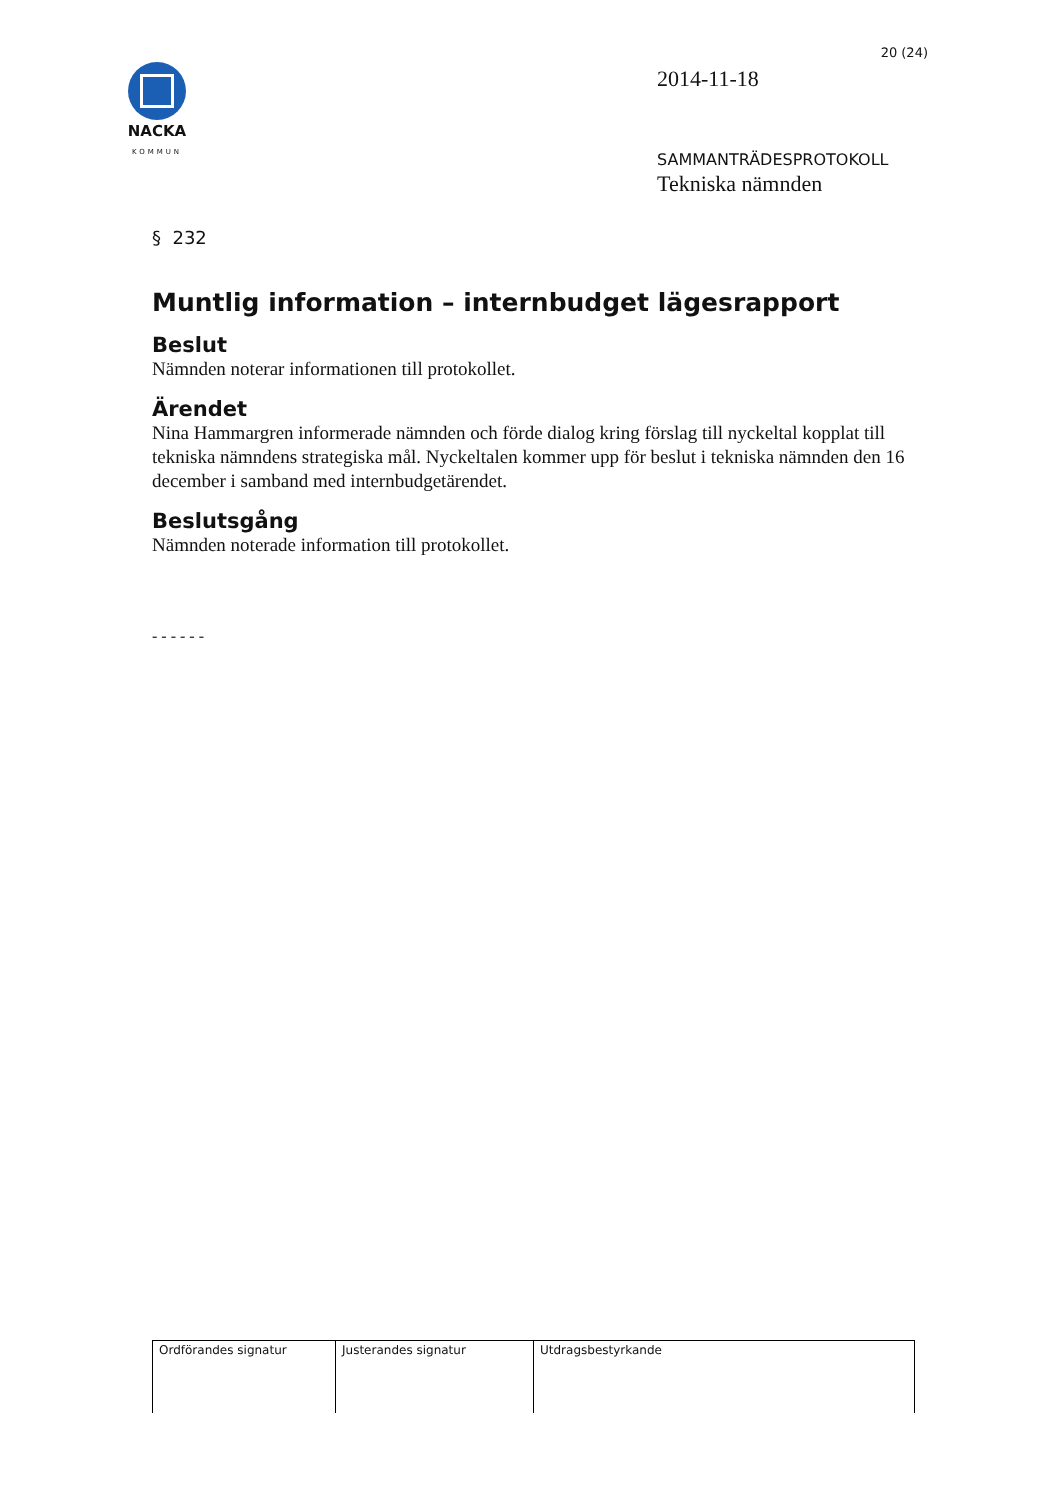NACKA
KOMMUN
20 (24)
2014-11-18
SAMMANTRÄDESPROTOKOLL
Tekniska nämnden
§ 232
Muntlig information – internbudget lägesrapport
Beslut
Nämnden noterar informationen till protokollet.
Ärendet
Nina Hammargren informerade nämnden och förde dialog kring förslag till nyckeltal kopplat till tekniska nämndens strategiska mål. Nyckeltalen kommer upp för beslut i tekniska nämnden den 16 december i samband med internbudgetärendet.
Beslutsgång
Nämnden noterade information till protokollet.
- - - - - -
| Ordförandes signatur | Justerandes signatur | Utdragsbestyrkande |